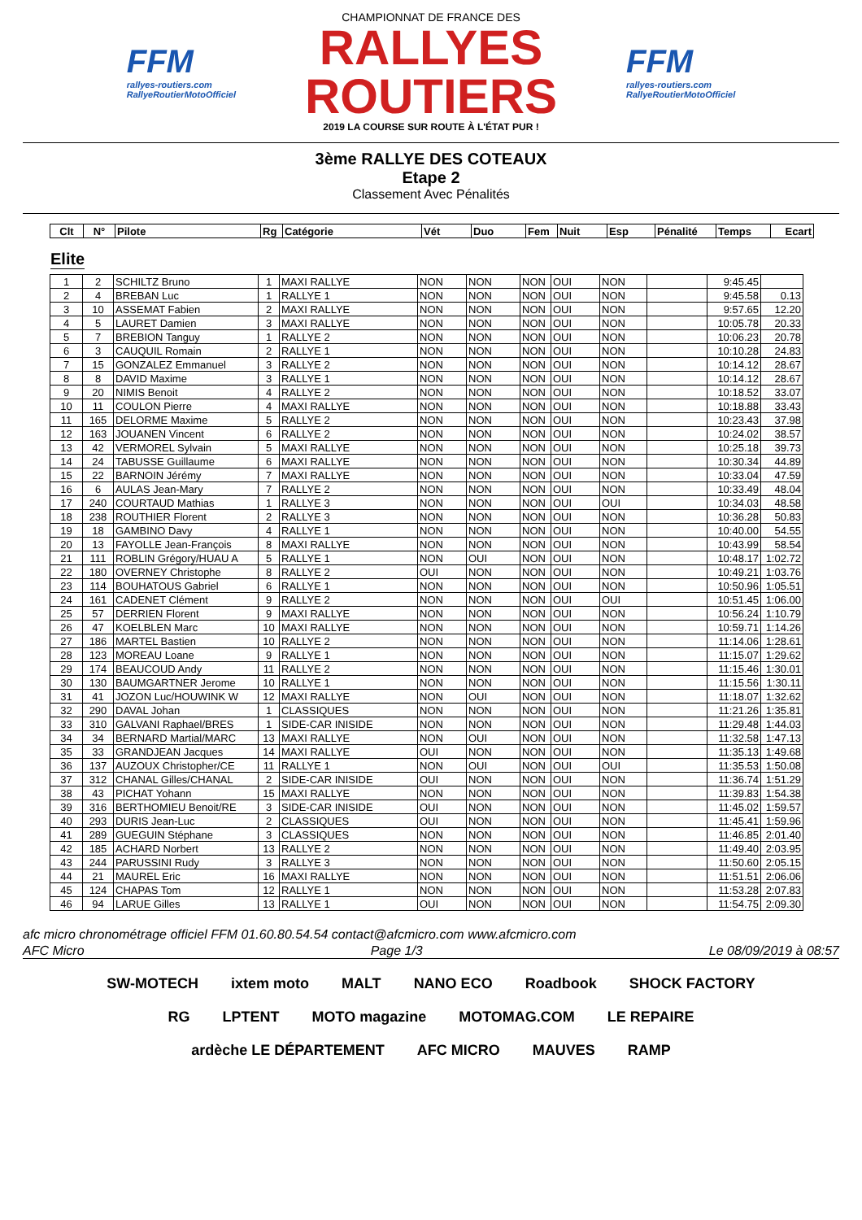FFM
rallyes-routiers.com
RallyeRoutierMotoOfficiel
CHAMPIONNAT DE FRANCE DES
RALLYES ROUTIERS
2019 LA COURSE SUR ROUTE À L'ÉTAT PUR !
FFM
rallyes-routiers.com
RallyeRoutierMotoOfficiel
3ème RALLYE DES COTEAUX
Etape 2
Classement Avec Pénalités
| Clt | N° | Pilote | Rg | Catégorie | Vét | Duo | Fem | Nuit | Esp | Pénalité | Temps | Ecart |
| --- | --- | --- | --- | --- | --- | --- | --- | --- | --- | --- | --- | --- |
Elite
| 1 | 2 | SCHILTZ Bruno | 1 | MAXI RALLYE | NON | NON | NON | OUI | NON | | 9:45.45 | |
| 2 | 4 | BREBAN Luc | 1 | RALLYE 1 | NON | NON | NON | OUI | NON | | 9:45.58 | 0.13 |
| 3 | 10 | ASSEMAT Fabien | 2 | MAXI RALLYE | NON | NON | NON | OUI | NON | | 9:57.65 | 12.20 |
| 4 | 5 | LAURET Damien | 3 | MAXI RALLYE | NON | NON | NON | OUI | NON | | 10:05.78 | 20.33 |
| 5 | 7 | BREBION Tanguy | 1 | RALLYE 2 | NON | NON | NON | OUI | NON | | 10:06.23 | 20.78 |
| 6 | 3 | CAUQUIL Romain | 2 | RALLYE 1 | NON | NON | NON | OUI | NON | | 10:10.28 | 24.83 |
| 7 | 15 | GONZALEZ Emmanuel | 3 | RALLYE 2 | NON | NON | NON | OUI | NON | | 10:14.12 | 28.67 |
| 8 | 8 | DAVID Maxime | 3 | RALLYE 1 | NON | NON | NON | OUI | NON | | 10:14.12 | 28.67 |
| 9 | 20 | NIMIS Benoit | 4 | RALLYE 2 | NON | NON | NON | OUI | NON | | 10:18.52 | 33.07 |
| 10 | 11 | COULON Pierre | 4 | MAXI RALLYE | NON | NON | NON | OUI | NON | | 10:18.88 | 33.43 |
| 11 | 165 | DELORME Maxime | 5 | RALLYE 2 | NON | NON | NON | OUI | NON | | 10:23.43 | 37.98 |
| 12 | 163 | JOUANEN Vincent | 6 | RALLYE 2 | NON | NON | NON | OUI | NON | | 10:24.02 | 38.57 |
| 13 | 42 | VERMOREL Sylvain | 5 | MAXI RALLYE | NON | NON | NON | OUI | NON | | 10:25.18 | 39.73 |
| 14 | 24 | TABUSSE Guillaume | 6 | MAXI RALLYE | NON | NON | NON | OUI | NON | | 10:30.34 | 44.89 |
| 15 | 22 | BARNOIN Jérémy | 7 | MAXI RALLYE | NON | NON | NON | OUI | NON | | 10:33.04 | 47.59 |
| 16 | 6 | AULAS Jean-Mary | 7 | RALLYE 2 | NON | NON | NON | OUI | NON | | 10:33.49 | 48.04 |
| 17 | 240 | COURTAUD Mathias | 1 | RALLYE 3 | NON | NON | NON | OUI | OUI | | 10:34.03 | 48.58 |
| 18 | 238 | ROUTHIER Florent | 2 | RALLYE 3 | NON | NON | NON | OUI | NON | | 10:36.28 | 50.83 |
| 19 | 18 | GAMBINO Davy | 4 | RALLYE 1 | NON | NON | NON | OUI | NON | | 10:40.00 | 54.55 |
| 20 | 13 | FAYOLLE Jean-François | 8 | MAXI RALLYE | NON | NON | NON | OUI | NON | | 10:43.99 | 58.54 |
| 21 | 111 | ROBLIN Grégory/HUAU A | 5 | RALLYE 1 | NON | OUI | NON | OUI | NON | | 10:48.17 | 1:02.72 |
| 22 | 180 | OVERNEY Christophe | 8 | RALLYE 2 | OUI | NON | NON | OUI | NON | | 10:49.21 | 1:03.76 |
| 23 | 114 | BOUHATOUS Gabriel | 6 | RALLYE 1 | NON | NON | NON | OUI | NON | | 10:50.96 | 1:05.51 |
| 24 | 161 | CADENET Clément | 9 | RALLYE 2 | NON | NON | NON | OUI | OUI | | 10:51.45 | 1:06.00 |
| 25 | 57 | DERRIEN Florent | 9 | MAXI RALLYE | NON | NON | NON | OUI | NON | | 10:56.24 | 1:10.79 |
| 26 | 47 | KOELBLEN Marc | 10 | MAXI RALLYE | NON | NON | NON | OUI | NON | | 10:59.71 | 1:14.26 |
| 27 | 186 | MARTEL Bastien | 10 | RALLYE 2 | NON | NON | NON | OUI | NON | | 11:14.06 | 1:28.61 |
| 28 | 123 | MOREAU Loane | 9 | RALLYE 1 | NON | NON | NON | OUI | NON | | 11:15.07 | 1:29.62 |
| 29 | 174 | BEAUCOUD Andy | 11 | RALLYE 2 | NON | NON | NON | OUI | NON | | 11:15.46 | 1:30.01 |
| 30 | 130 | BAUMGARTNER Jerome | 10 | RALLYE 1 | NON | NON | NON | OUI | NON | | 11:15.56 | 1:30.11 |
| 31 | 41 | JOZON Luc/HOUWINK W | 12 | MAXI RALLYE | NON | OUI | NON | OUI | NON | | 11:18.07 | 1:32.62 |
| 32 | 290 | DAVAL Johan | 1 | CLASSIQUES | NON | NON | NON | OUI | NON | | 11:21.26 | 1:35.81 |
| 33 | 310 | GALVANI Raphael/BRES | 1 | SIDE-CAR INISIDE | NON | NON | NON | OUI | NON | | 11:29.48 | 1:44.03 |
| 34 | 34 | BERNARD Martial/MARC | 13 | MAXI RALLYE | NON | OUI | NON | OUI | NON | | 11:32.58 | 1:47.13 |
| 35 | 33 | GRANDJEAN Jacques | 14 | MAXI RALLYE | OUI | NON | NON | OUI | NON | | 11:35.13 | 1:49.68 |
| 36 | 137 | AUZOUX Christopher/CE | 11 | RALLYE 1 | NON | OUI | NON | OUI | OUI | | 11:35.53 | 1:50.08 |
| 37 | 312 | CHANAL Gilles/CHANAL | 2 | SIDE-CAR INISIDE | OUI | NON | NON | OUI | NON | | 11:36.74 | 1:51.29 |
| 38 | 43 | PICHAT Yohann | 15 | MAXI RALLYE | NON | NON | NON | OUI | NON | | 11:39.83 | 1:54.38 |
| 39 | 316 | BERTHOMIEU Benoit/RE | 3 | SIDE-CAR INISIDE | OUI | NON | NON | OUI | NON | | 11:45.02 | 1:59.57 |
| 40 | 293 | DURIS Jean-Luc | 2 | CLASSIQUES | OUI | NON | NON | OUI | NON | | 11:45.41 | 1:59.96 |
| 41 | 289 | GUEGUIN Stéphane | 3 | CLASSIQUES | NON | NON | NON | OUI | NON | | 11:46.85 | 2:01.40 |
| 42 | 185 | ACHARD Norbert | 13 | RALLYE 2 | NON | NON | NON | OUI | NON | | 11:49.40 | 2:03.95 |
| 43 | 244 | PARUSSINI Rudy | 3 | RALLYE 3 | NON | NON | NON | OUI | NON | | 11:50.60 | 2:05.15 |
| 44 | 21 | MAUREL Eric | 16 | MAXI RALLYE | NON | NON | NON | OUI | NON | | 11:51.51 | 2:06.06 |
| 45 | 124 | CHAPAS Tom | 12 | RALLYE 1 | NON | NON | NON | OUI | NON | | 11:53.28 | 2:07.83 |
| 46 | 94 | LARUE Gilles | 13 | RALLYE 1 | OUI | NON | NON | OUI | NON | | 11:54.75 | 2:09.30 |
afc micro chronométrage officiel FFM 01.60.80.54.54 contact@afcmicro.com www.afcmicro.com
AFC Micro Page 1/3 Le 08/09/2019 à 08:57
SW-MOTECH ixtem moto MALT NANO ECO Roadbook SHOCK FACTORY RG LPTENT MOTO magazine MOTOMAG.COM LE REPAIRE ardèche LE DÉPARTEMENT AFC MICRO MAUVES RAMP